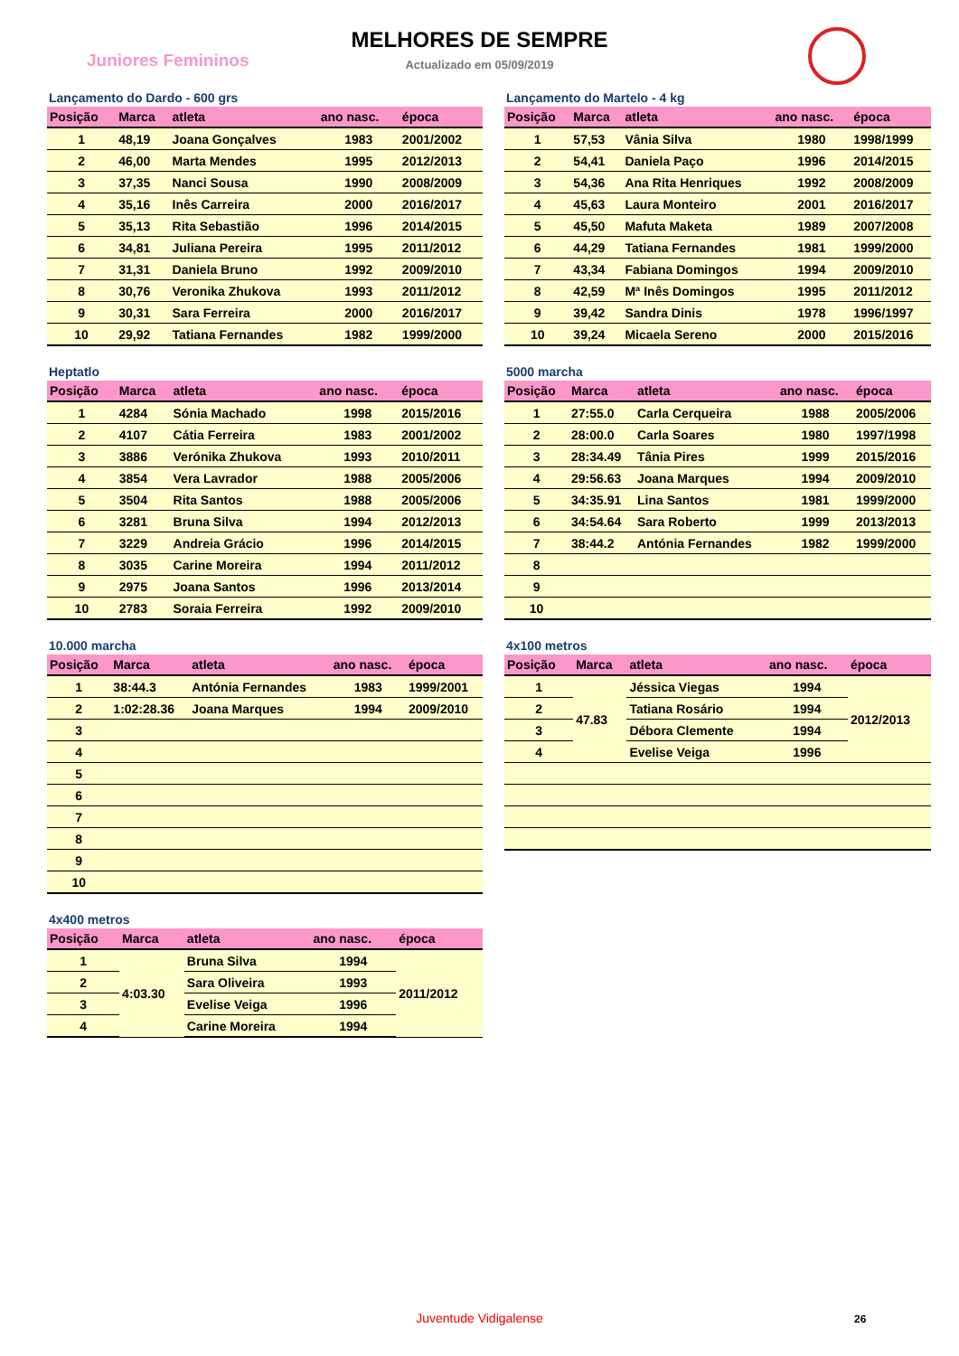Juniores Femininos
MELHORES DE SEMPRE
Actualizado em 05/09/2019
Lançamento do Dardo - 600 grs
| Posição | Marca | atleta | ano nasc. | época |
| --- | --- | --- | --- | --- |
| 1 | 48,19 | Joana Gonçalves | 1983 | 2001/2002 |
| 2 | 46,00 | Marta Mendes | 1995 | 2012/2013 |
| 3 | 37,35 | Nanci Sousa | 1990 | 2008/2009 |
| 4 | 35,16 | Inês Carreira | 2000 | 2016/2017 |
| 5 | 35,13 | Rita Sebastião | 1996 | 2014/2015 |
| 6 | 34,81 | Juliana Pereira | 1995 | 2011/2012 |
| 7 | 31,31 | Daniela Bruno | 1992 | 2009/2010 |
| 8 | 30,76 | Veronika Zhukova | 1993 | 2011/2012 |
| 9 | 30,31 | Sara Ferreira | 2000 | 2016/2017 |
| 10 | 29,92 | Tatiana Fernandes | 1982 | 1999/2000 |
Lançamento do Martelo - 4 kg
| Posição | Marca | atleta | ano nasc. | época |
| --- | --- | --- | --- | --- |
| 1 | 57,53 | Vânia Silva | 1980 | 1998/1999 |
| 2 | 54,41 | Daniela Paço | 1996 | 2014/2015 |
| 3 | 54,36 | Ana Rita Henriques | 1992 | 2008/2009 |
| 4 | 45,63 | Laura Monteiro | 2001 | 2016/2017 |
| 5 | 45,50 | Mafuta Maketa | 1989 | 2007/2008 |
| 6 | 44,29 | Tatiana Fernandes | 1981 | 1999/2000 |
| 7 | 43,34 | Fabiana Domingos | 1994 | 2009/2010 |
| 8 | 42,59 | Mª Inês Domingos | 1995 | 2011/2012 |
| 9 | 39,42 | Sandra Dinis | 1978 | 1996/1997 |
| 10 | 39,24 | Micaela Sereno | 2000 | 2015/2016 |
Heptatlo
| Posição | Marca | atleta | ano nasc. | época |
| --- | --- | --- | --- | --- |
| 1 | 4284 | Sónia Machado | 1998 | 2015/2016 |
| 2 | 4107 | Cátia Ferreira | 1983 | 2001/2002 |
| 3 | 3886 | Verónika Zhukova | 1993 | 2010/2011 |
| 4 | 3854 | Vera Lavrador | 1988 | 2005/2006 |
| 5 | 3504 | Rita Santos | 1988 | 2005/2006 |
| 6 | 3281 | Bruna Silva | 1994 | 2012/2013 |
| 7 | 3229 | Andreia Grácio | 1996 | 2014/2015 |
| 8 | 3035 | Carine Moreira | 1994 | 2011/2012 |
| 9 | 2975 | Joana Santos | 1996 | 2013/2014 |
| 10 | 2783 | Soraia Ferreira | 1992 | 2009/2010 |
5000 marcha
| Posição | Marca | atleta | ano nasc. | época |
| --- | --- | --- | --- | --- |
| 1 | 27:55.0 | Carla Cerqueira | 1988 | 2005/2006 |
| 2 | 28:00.0 | Carla Soares | 1980 | 1997/1998 |
| 3 | 28:34.49 | Tânia Pires | 1999 | 2015/2016 |
| 4 | 29:56.63 | Joana Marques | 1994 | 2009/2010 |
| 5 | 34:35.91 | Lina Santos | 1981 | 1999/2000 |
| 6 | 34:54.64 | Sara Roberto | 1999 | 2013/2013 |
| 7 | 38:44.2 | Antónia Fernandes | 1982 | 1999/2000 |
| 8 | | | | |
| 9 | | | | |
| 10 | | | | |
10.000 marcha
| Posição | Marca | atleta | ano nasc. | época |
| --- | --- | --- | --- | --- |
| 1 | 38:44.3 | Antónia Fernandes | 1983 | 1999/2001 |
| 2 | 1:02:28.36 | Joana Marques | 1994 | 2009/2010 |
| 3 | | | | |
| 4 | | | | |
| 5 | | | | |
| 6 | | | | |
| 7 | | | | |
| 8 | | | | |
| 9 | | | | |
| 10 | | | | |
4x100 metros
| Posição | Marca | atleta | ano nasc. | época |
| --- | --- | --- | --- | --- |
| 1 | 47.83 | Jéssica Viegas | 1994 | 2012/2013 |
| 2 | | Tatiana Rosário | 1994 | |
| 3 | | Débora Clemente | 1994 | |
| 4 | | Evelise Veiga | 1996 | |
4x400 metros
| Posição | Marca | atleta | ano nasc. | época |
| --- | --- | --- | --- | --- |
| 1 | 4:03.30 | Bruna Silva | 1994 | 2011/2012 |
| 2 | | Sara Oliveira | 1993 | |
| 3 | | Evelise Veiga | 1996 | |
| 4 | | Carine Moreira | 1994 | |
Juventude Vidigalense 26